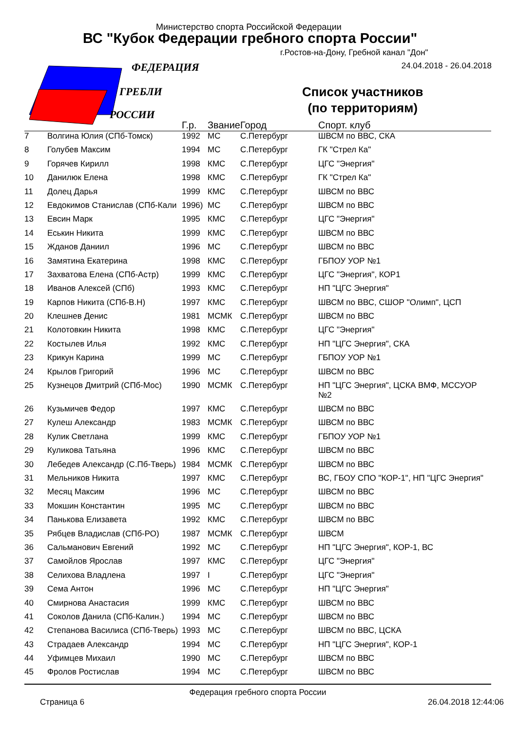ФЕДЕРАЦИЯ
ГРЕБЛИ
РОССИИ
Министерство спорта Российской Федерации
ВС "Кубок Федерации гребного спорта России"
г.Ростов-на-Дону, Гребной канал "Дон"
24.04.2018 - 26.04.2018
Список участников
(по территориям)
| | | Г.р. | Звание | Город | Спорт. клуб |
| --- | --- | --- | --- | --- | --- |
| 7 | Волгина Юлия (СПб-Томск) | 1992 | МС | С.Петербург | ШВСМ по ВВС, СКА |
| 8 | Голубев Максим | 1994 | МС | С.Петербург | ГК "Стрел Ка" |
| 9 | Горячев Кирилл | 1998 | КМС | С.Петербург | ЦГС "Энергия" |
| 10 | Данилюк Елена | 1998 | КМС | С.Петербург | ГК "Стрел Ка" |
| 11 | Долец Дарья | 1999 | КМС | С.Петербург | ШВСМ по ВВС |
| 12 | Евдокимов Станислав (СПб-Кали | 1996) | МС | С.Петербург | ШВСМ по ВВС |
| 13 | Евсин Марк | 1995 | КМС | С.Петербург | ЦГС "Энергия" |
| 14 | Еськин Никита | 1999 | КМС | С.Петербург | ШВСМ по ВВС |
| 15 | Жданов Даниил | 1996 | МС | С.Петербург | ШВСМ по ВВС |
| 16 | Замятина Екатерина | 1998 | КМС | С.Петербург | ГБПОУ УОР №1 |
| 17 | Захватова Елена (СПб-Астр) | 1999 | КМС | С.Петербург | ЦГС "Энергия", КОР1 |
| 18 | Иванов Алексей (СПб) | 1993 | КМС | С.Петербург | НП "ЦГС Энергия" |
| 19 | Карпов Никита (СПб-В.Н) | 1997 | КМС | С.Петербург | ШВСМ по ВВС, СШОР "Олимп", ЦСП |
| 20 | Клешнев Денис | 1981 | МСМК | С.Петербург | ШВСМ по ВВС |
| 21 | Колотовкин Никита | 1998 | КМС | С.Петербург | ЦГС "Энергия" |
| 22 | Костылев Илья | 1992 | КМС | С.Петербург | НП "ЦГС Энергия", СКА |
| 23 | Крикун Карина | 1999 | МС | С.Петербург | ГБПОУ УОР №1 |
| 24 | Крылов Григорий | 1996 | МС | С.Петербург | ШВСМ по ВВС |
| 25 | Кузнецов Дмитрий (СПб-Мос) | 1990 | МСМК | С.Петербург | НП "ЦГС Энергия", ЦСКА ВМФ, МССУОР №2 |
| 26 | Кузьмичев Федор | 1997 | КМС | С.Петербург | ШВСМ по ВВС |
| 27 | Кулеш Александр | 1983 | МСМК | С.Петербург | ШВСМ по ВВС |
| 28 | Кулик Светлана | 1999 | КМС | С.Петербург | ГБПОУ УОР №1 |
| 29 | Куликова Татьяна | 1996 | КМС | С.Петербург | ШВСМ по ВВС |
| 30 | Лебедев Александр (С.Пб-Тверь) | 1984 | МСМК | С.Петербург | ШВСМ по ВВС |
| 31 | Мельников Никита | 1997 | КМС | С.Петербург | ВС, ГБОУ СПО "КОР-1", НП "ЦГС Энергия" |
| 32 | Месяц Максим | 1996 | МС | С.Петербург | ШВСМ по ВВС |
| 33 | Мокшин Константин | 1995 | МС | С.Петербург | ШВСМ по ВВС |
| 34 | Панькова Елизавета | 1992 | КМС | С.Петербург | ШВСМ по ВВС |
| 35 | Рябцев Владислав (СПб-РО) | 1987 | МСМК | С.Петербург | ШВСМ |
| 36 | Сальманович Евгений | 1992 | МС | С.Петербург | НП "ЦГС Энергия", КОР-1, ВС |
| 37 | Самойлов Ярослав | 1997 | КМС | С.Петербург | ЦГС "Энергия" |
| 38 | Селихова Владлена | 1997 | I | С.Петербург | ЦГС "Энергия" |
| 39 | Сема Антон | 1996 | МС | С.Петербург | НП "ЦГС Энергия" |
| 40 | Смирнова Анастасия | 1999 | КМС | С.Петербург | ШВСМ по ВВС |
| 41 | Соколов Данила (СПб-Калин.) | 1994 | МС | С.Петербург | ШВСМ по ВВС |
| 42 | Степанова Василиса (СПб-Тверь) | 1993 | МС | С.Петербург | ШВСМ по ВВС, ЦСКА |
| 43 | Страдаев Александр | 1994 | МС | С.Петербург | НП "ЦГС Энергия", КОР-1 |
| 44 | Уфимцев Михаил | 1990 | МС | С.Петербург | ШВСМ по ВВС |
| 45 | Фролов Ростислав | 1994 | МС | С.Петербург | ШВСМ по ВВС |
Федерация гребного спорта России
Страница 6 26.04.2018 12:44:06